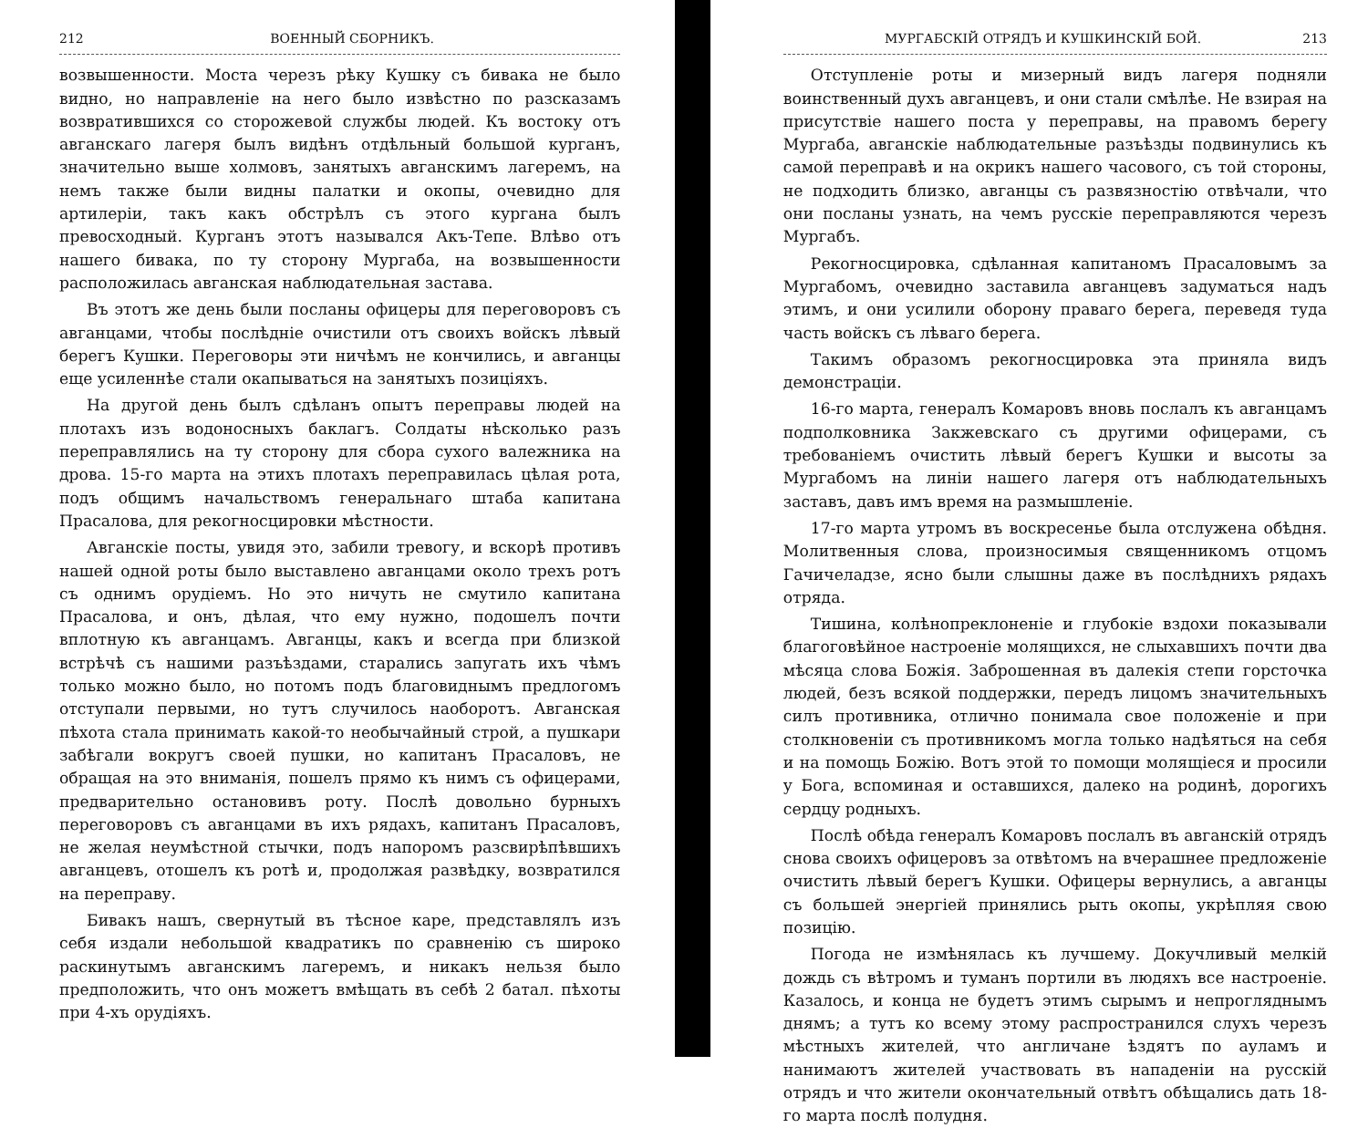212 ВОЕННЫЙ СБОРНИКЪ.
возвышенности. Моста черезъ рѣку Кушку съ бивака не было видно, но направленіе на него было извѣстно по разсказамъ возвратившихся со сторожевой службы людей. Къ востоку отъ авганскаго лагеря былъ видѣнъ отдѣльный большой курганъ, значительно выше холмовъ, занятыхъ авганскимъ лагеремъ, на немъ также были видны палатки и окопы, очевидно для артилеріи, такъ какъ обстрѣлъ съ этого кургана былъ превосходный. Курганъ этотъ назывался Акъ-Тепе. Влѣво отъ нашего бивака, по ту сторону Мургаба, на возвышенности расположилась авганская наблюдательная застава.
Въ этотъ же день были посланы офицеры для переговоровъ съ авганцами, чтобы послѣдніе очистили отъ своихъ войскъ лѣвый берегъ Кушки. Переговоры эти ничѣмъ не кончились, и авганцы еще усиленнѣе стали окапываться на занятыхъ позиціяхъ.
На другой день былъ сдѣланъ опытъ переправы людей на плотахъ изъ водоносныхъ баклагъ. Солдаты нѣсколько разъ переправлялись на ту сторону для сбора сухого валежника на дрова. 15-го марта на этихъ плотахъ переправилась цѣлая рота, подъ общимъ начальствомъ генеральнаго штаба капитана Прасалова, для рекогносцировки мѣстности.
Авганскіе посты, увидя это, забили тревогу, и вскорѣ противъ нашей одной роты было выставлено авганцами около трехъ ротъ съ однимъ орудіемъ. Но это ничуть не смутило капитана Прасалова, и онъ, дѣлая, что ему нужно, подошелъ почти вплотную къ авганцамъ. Авганцы, какъ и всегда при близкой встрѣчѣ съ нашими разъѣздами, старались запугать ихъ чѣмъ только можно было, но потомъ подъ благовиднымъ предлогомъ отступали первыми, но тутъ случилось наоборотъ. Авганская пѣхота стала принимать какой-то необычайный строй, а пушкари забѣгали вокругъ своей пушки, но капитанъ Прасаловъ, не обращая на это вниманія, пошелъ прямо къ нимъ съ офицерами, предварительно остановивъ роту. Послѣ довольно бурныхъ переговоровъ съ авганцами въ ихъ рядахъ, капитанъ Прасаловъ, не желая неумѣстной стычки, подъ напоромъ разсвирѣпѣвшихъ авганцевъ, отошелъ къ ротѣ и, продолжая развѣдку, возвратился на переправу.
Бивакъ нашъ, свернутый въ тѣсное каре, представлялъ изъ себя издали небольшой квадратикъ по сравненію съ широко раскинутымъ авганскимъ лагеремъ, и никакъ нельзя было предположить, что онъ можетъ вмѣщать въ себѣ 2 батал. пѣхоты при 4-хъ орудіяхъ.
МУРГАБСКІЙ ОТРЯДЪ И КУШКИНСКІЙ БОЙ. 213
Отступленіе роты и мизерный видъ лагеря подняли воинственный духъ авганцевъ, и они стали смѣлѣе. Не взирая на присутствіе нашего поста у переправы, на правомъ берегу Мургаба, авганскіе наблюдательные разъѣзды подвинулись къ самой переправѣ и на окрикъ нашего часового, съ той стороны, не подходить близко, авганцы съ развязностію отвѣчали, что они посланы узнать, на чемъ русскіе переправляются черезъ Мургабъ.
Рекогносцировка, сдѣланная капитаномъ Прасаловымъ за Мургабомъ, очевидно заставила авганцевъ задуматься надъ этимъ, и они усилили оборону праваго берега, переведя туда часть войскъ съ лѣваго берега.
Такимъ образомъ рекогносцировка эта приняла видъ демонстраціи.
16-го марта, генералъ Комаровъ вновь послалъ къ авганцамъ подполковника Закжевскаго съ другими офицерами, съ требованіемъ очистить лѣвый берегъ Кушки и высоты за Мургабомъ на линіи нашего лагеря отъ наблюдательныхъ заставъ, давъ имъ время на размышленіе.
17-го марта утромъ въ воскресенье была отслужена обѣдня. Молитвенныя слова, произносимыя священникомъ отцомъ Гачичеладзе, ясно были слышны даже въ послѣднихъ рядахъ отряда.
Тишина, колѣнопреклоненіе и глубокіе вздохи показывали благоговѣйное настроеніе молящихся, не слыхавшихъ почти два мѣсяца слова Божія. Заброшенная въ далекія степи горсточка людей, безъ всякой поддержки, передъ лицомъ значительныхъ силъ противника, отлично понимала свое положеніе и при столкновеніи съ противникомъ могла только надѣяться на себя и на помощь Божію. Вотъ этой то помощи молящіеся и просили у Бога, вспоминая и оставшихся, далеко на родинѣ, дорогихъ сердцу родныхъ.
Послѣ обѣда генералъ Комаровъ послалъ въ авганскій отрядъ снова своихъ офицеровъ за отвѣтомъ на вчерашнее предложеніе очистить лѣвый берегъ Кушки. Офицеры вернулись, а авганцы съ большей энергіей принялись рыть окопы, укрѣпляя свою позицію.
Погода не измѣнялась къ лучшему. Докучливый мелкій дождь съ вѣтромъ и туманъ портили въ людяхъ все настроеніе. Казалось, и конца не будетъ этимъ сырымъ и непрогляднымъ днямъ; а тутъ ко всему этому распространился слухъ черезъ мѣстныхъ жителей, что англичане ѣздятъ по ауламъ и нанимаютъ жителей участвовать въ нападеніи на русскій отрядъ и что жители окончательный отвѣтъ обѣщались дать 18-го марта послѣ полудня.